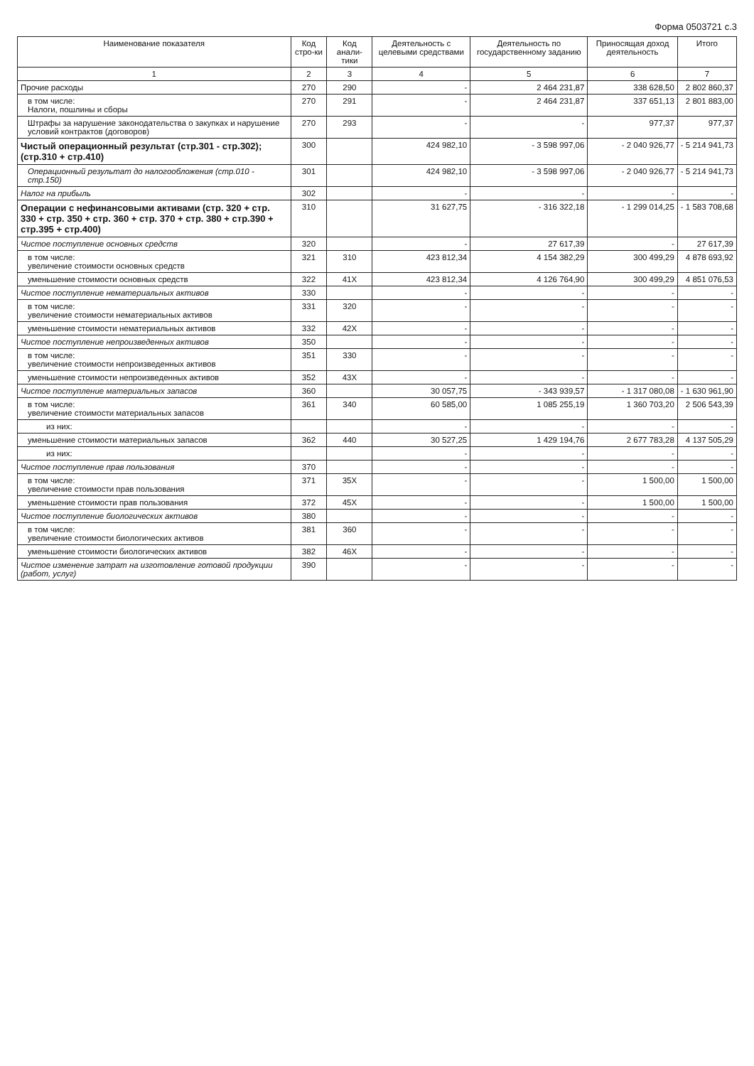Форма 0503721 с.3
| Наименование показателя | Код стро-ки | Код анали-тики | Деятельность с целевыми средствами | Деятельность по государственному заданию | Приносящая доход деятельность | Итого |
| --- | --- | --- | --- | --- | --- | --- |
| 1 | 2 | 3 | 4 | 5 | 6 | 7 |
| Прочие расходы | 270 | 290 | - | 2 464 231,87 | 338 628,50 | 2 802 860,37 |
| в том числе: Налоги, пошлины и сборы | 270 | 291 | - | 2 464 231,87 | 337 651,13 | 2 801 883,00 |
| Штрафы за нарушение законодательства о закупках и нарушение условий контрактов (договоров) | 270 | 293 | - | - | 977,37 | 977,37 |
| Чистый операционный результат (стр.301 - стр.302); (стр.310 + стр.410) | 300 | | 424 982,10 | - 3 598 997,06 | - 2 040 926,77 | - 5 214 941,73 |
| Операционный результат до налогообложения (стр.010 - стр.150) | 301 | | 424 982,10 | - 3 598 997,06 | - 2 040 926,77 | - 5 214 941,73 |
| Налог на прибыль | 302 | | - | - | - | - |
| Операции с нефинансовыми активами (стр. 320 + стр. 330 + стр. 350 + стр. 360 + стр. 370 + стр. 380 + стр.390 + стр.395 + стр.400) | 310 | | 31 627,75 | - 316 322,18 | - 1 299 014,25 | - 1 583 708,68 |
| Чистое поступление основных средств | 320 | | - | 27 617,39 | - | 27 617,39 |
| в том числе: увеличение стоимости основных средств | 321 | 310 | 423 812,34 | 4 154 382,29 | 300 499,29 | 4 878 693,92 |
| уменьшение стоимости основных средств | 322 | 41X | 423 812,34 | 4 126 764,90 | 300 499,29 | 4 851 076,53 |
| Чистое поступление нематериальных активов | 330 | | - | - | - | - |
| в том числе: увеличение стоимости нематериальных активов | 331 | 320 | - | - | - | - |
| уменьшение стоимости нематериальных активов | 332 | 42X | - | - | - | - |
| Чистое поступление непроизведенных активов | 350 | | - | - | - | - |
| в том числе: увеличение стоимости непроизведенных активов | 351 | 330 | - | - | - | - |
| уменьшение стоимости непроизведенных активов | 352 | 43X | - | - | - | - |
| Чистое поступление материальных запасов | 360 | | 30 057,75 | - 343 939,57 | - 1 317 080,08 | - 1 630 961,90 |
| в том числе: увеличение стоимости материальных запасов | 361 | 340 | 60 585,00 | 1 085 255,19 | 1 360 703,20 | 2 506 543,39 |
| из них: | | | - | - | - | - |
| уменьшение стоимости материальных запасов | 362 | 440 | 30 527,25 | 1 429 194,76 | 2 677 783,28 | 4 137 505,29 |
| из них: | | | - | - | - | - |
| Чистое поступление прав пользования | 370 | | - | - | - | - |
| в том числе: увеличение стоимости прав пользования | 371 | 35X | - | - | 1 500,00 | 1 500,00 |
| уменьшение стоимости прав пользования | 372 | 45X | - | - | 1 500,00 | 1 500,00 |
| Чистое поступление биологических активов | 380 | | - | - | - | - |
| в том числе: увеличение стоимости биологических активов | 381 | 360 | - | - | - | - |
| уменьшение стоимости биологических активов | 382 | 46X | - | - | - | - |
| Чистое изменение затрат на изготовление готовой продукции (работ, услуг) | 390 | | - | - | - | - |